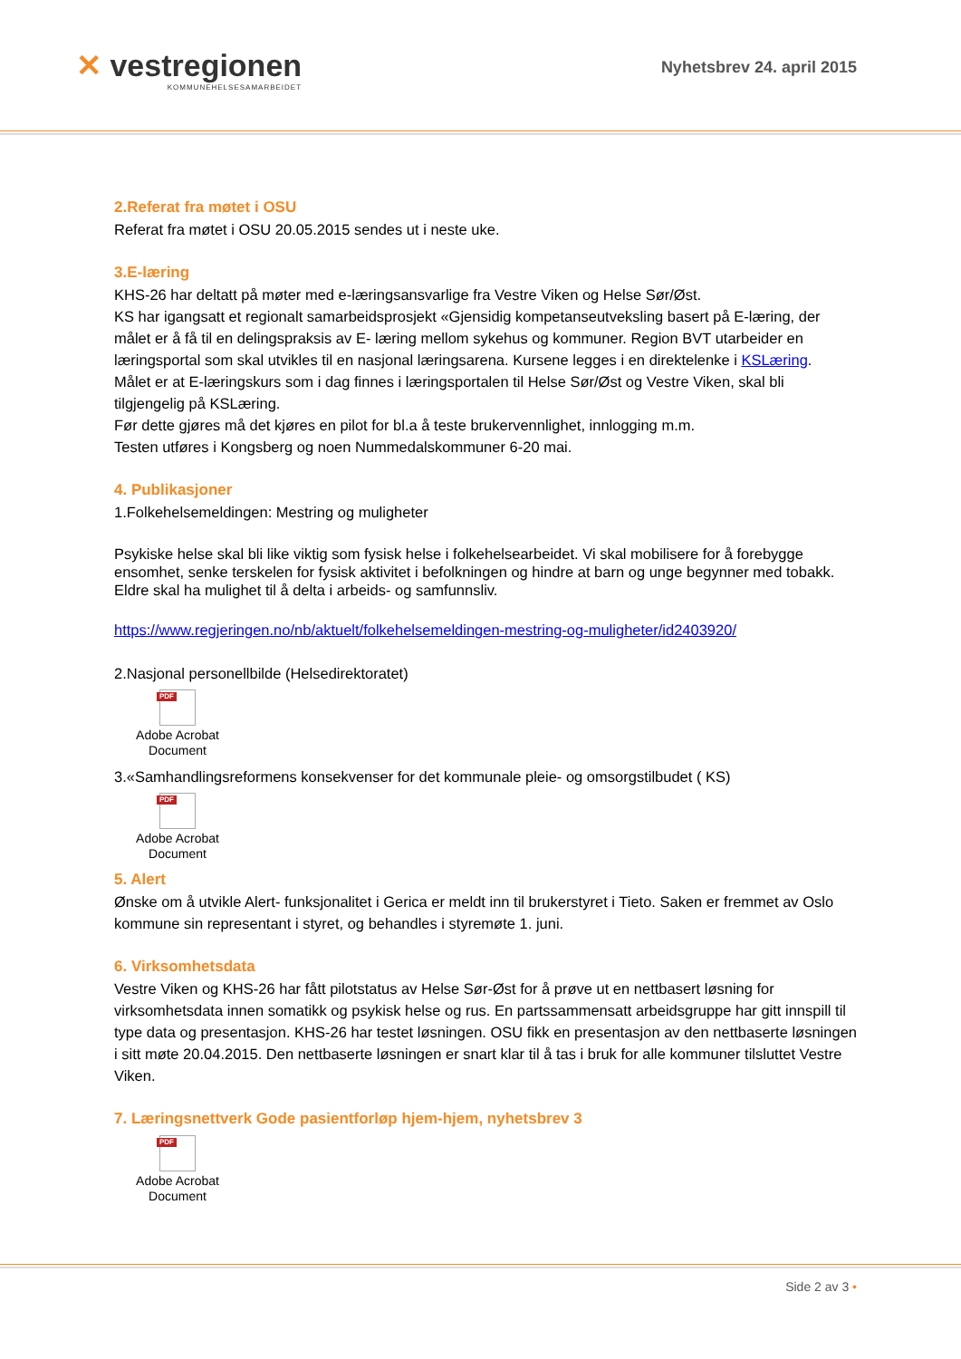✕ vestregionen
KOMMUNEHELSESAMARBEIDET
Nyhetsbrev 24. april 2015
2.Referat fra møtet i OSU
Referat fra møtet i OSU 20.05.2015 sendes ut i neste uke.
3.E-læring
KHS-26 har deltatt på møter med e-læringsansvarlige fra Vestre Viken og Helse Sør/Øst.
KS har igangsatt et regionalt samarbeidsprosjekt «Gjensidig kompetanseutveksling basert på E-læring, der målet er å få til en delingspraksis av E- læring mellom sykehus og kommuner. Region BVT utarbeider en læringsportal som skal utvikles til en nasjonal læringsarena. Kursene legges i en direktelenke i KSLæring.
Målet er at E-læringskurs som i dag finnes i læringsportalen til Helse Sør/Øst og Vestre Viken, skal bli tilgjengelig på KSLæring.
Før dette gjøres må det kjøres en pilot for bl.a å teste brukervennlighet, innlogging m.m.
Testen utføres i Kongsberg og noen Nummedalskommuner 6-20 mai.
4. Publikasjoner
1.Folkehelsemeldingen: Mestring og muligheter
Psykiske helse skal bli like viktig som fysisk helse i folkehelsearbeidet. Vi skal mobilisere for å forebygge ensomhet, senke terskelen for fysisk aktivitet i befolkningen og hindre at barn og unge begynner med tobakk. Eldre skal ha mulighet til å delta i arbeids- og samfunnsliv.
https://www.regjeringen.no/nb/aktuelt/folkehelsemeldingen-mestring-og-muligheter/id2403920/
2.Nasjonal personellbilde (Helsedirektoratet)
PDF
Adobe Acrobat
Document
3.«Samhandlingsreformens konsekvenser for det kommunale pleie- og omsorgstilbudet ( KS)
PDF
Adobe Acrobat
Document
5. Alert
Ønske om å utvikle Alert- funksjonalitet i Gerica er meldt inn til brukerstyret i Tieto. Saken er fremmet av Oslo kommune sin representant i styret, og behandles i styremøte 1. juni.
6. Virksomhetsdata
Vestre Viken og KHS-26 har fått pilotstatus av Helse Sør-Øst for å prøve ut en nettbasert løsning for virksomhetsdata innen somatikk og psykisk helse og rus. En partssammensatt arbeidsgruppe har gitt innspill til type data og presentasjon. KHS-26 har testet løsningen. OSU fikk en presentasjon av den nettbaserte løsningen i sitt møte 20.04.2015. Den nettbaserte løsningen er snart klar til å tas i bruk for alle kommuner tilsluttet Vestre Viken.
7. Læringsnettverk Gode pasientforløp hjem-hjem, nyhetsbrev 3
PDF
Adobe Acrobat
Document
Side 2 av 3 •